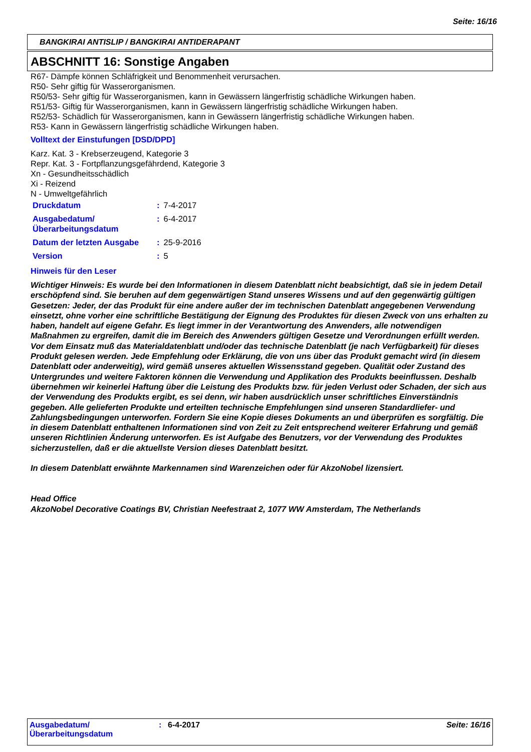Seite: 16/16
BANGKIRAI ANTISLIP / BANGKIRAI ANTIDERAPANT
ABSCHNITT 16: Sonstige Angaben
R67- Dämpfe können Schläfrigkeit und Benommenheit verursachen.
R50- Sehr giftig für Wasserorganismen.
R50/53- Sehr giftig für Wasserorganismen, kann in Gewässern längerfristig schädliche Wirkungen haben.
R51/53- Giftig für Wasserorganismen, kann in Gewässern längerfristig schädliche Wirkungen haben.
R52/53- Schädlich für Wasserorganismen, kann in Gewässern längerfristig schädliche Wirkungen haben.
R53- Kann in Gewässern längerfristig schädliche Wirkungen haben.
Volltext der Einstufungen [DSD/DPD]
Karz. Kat. 3 - Krebserzeugend, Kategorie 3
Repr. Kat. 3 - Fortpflanzungsgefährdend, Kategorie 3
Xn - Gesundheitsschädlich
Xi - Reizend
N - Umweltgefährlich
| Druckdatum | : | 7-4-2017 |
| Ausgabedatum/ Überarbeitungsdatum | : | 6-4-2017 |
| Datum der letzten Ausgabe | : | 25-9-2016 |
| Version | : | 5 |
Hinweis für den Leser
Wichtiger Hinweis: Es wurde bei den Informationen in diesem Datenblatt nicht beabsichtigt, daß sie in jedem Detail erschöpfend sind. Sie beruhen auf dem gegenwärtigen Stand unseres Wissens und auf den gegenwärtig gültigen Gesetzen: Jeder, der das Produkt für eine andere außer der im technischen Datenblatt angegebenen Verwendung einsetzt, ohne vorher eine schriftliche Bestätigung der Eignung des Produktes für diesen Zweck von uns erhalten zu haben, handelt auf eigene Gefahr. Es liegt immer in der Verantwortung des Anwenders, alle notwendigen Maßnahmen zu ergreifen, damit die im Bereich des Anwenders gültigen Gesetze und Verordnungen erfüllt werden. Vor dem Einsatz muß das Materialdatenblatt und/oder das technische Datenblatt (je nach Verfügbarkeit) für dieses Produkt gelesen werden. Jede Empfehlung oder Erklärung, die von uns über das Produkt gemacht wird (in diesem Datenblatt oder anderweitig), wird gemäß unseres aktuellen Wissensstand gegeben. Qualität oder Zustand des Untergrundes und weitere Faktoren können die Verwendung und Applikation des Produkts beeinflussen. Deshalb übernehmen wir keinerlei Haftung über die Leistung des Produkts bzw. für jeden Verlust oder Schaden, der sich aus der Verwendung des Produkts ergibt, es sei denn, wir haben ausdrücklich unser schriftliches Einverständnis gegeben. Alle gelieferten Produkte und erteilten technische Empfehlungen sind unseren Standardliefer- und Zahlungsbedingungen unterworfen. Fordern Sie eine Kopie dieses Dokuments an und überprüfen es sorgfältig. Die in diesem Datenblatt enthaltenen Informationen sind von Zeit zu Zeit entsprechend weiterer Erfahrung und gemäß unseren Richtlinien Änderung unterworfen. Es ist Aufgabe des Benutzers, vor der Verwendung des Produktes sicherzustellen, daß er die aktuellste Version dieses Datenblatt besitzt.
In diesem Datenblatt erwähnte Markennamen sind Warenzeichen oder für AkzoNobel lizensiert.
Head Office
AkzoNobel Decorative Coatings BV, Christian Neefestraat 2, 1077 WW Amsterdam, The Netherlands
| Ausgabedatum/ Überarbeitungsdatum | : | 6-4-2017 | Seite: 16/16 |